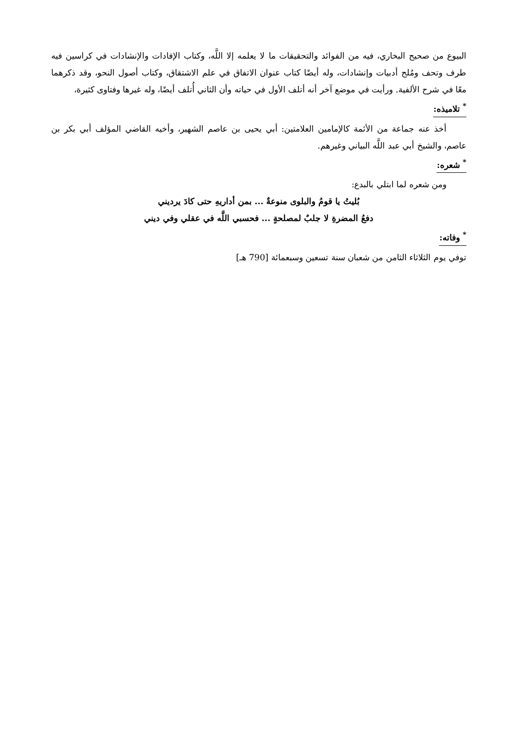البيوع من صحيح البخاري، فيه من الفوائد والتحقيقات ما لا يعلمه إلا اللَّه، وكتاب الإفادات والإنشادات في كراسين فيه طرف وتحف ومُلح أدبيات وإنشادات، وله أيضًا كتاب عنوان الاتفاق في علم الاشتقاق، وكتاب أصول النحو، وقد ذكرهما معًا في شرح الألفية. ورأيت في موضع آخر أنه أتلف الأول في حياته وأن الثاني أُتلف أيضًا، وله غيرها وفتاوى كثيرة،
<sup>*</sup> تلاميذه:
أخذ عنه جماعة من الأئمة كالإمامين العلامتين: أبي يحيى بن عاصم الشهير، وأخيه القاضي المؤلف أبي بكر بن عاصم، والشيخ أبي عبد اللَّه البياني وغيرهم.
<sup>*</sup> شعره:
ومن شعره لما ابتلي بالبدع:
بُليتُ يا قومُ والبلوى منوعةٌ ... بمن أداريهِ حتى كادَ يرديني
دفعُ المضرةِ لا جلبٌ لمصلحةٍ ... فحسبي اللَّه في عقلي وفي ديني
<sup>*</sup> وفاته:
توفي يوم الثلاثاء الثامن من شعبان سنة تسعين وسبعمائة [790 هـ]